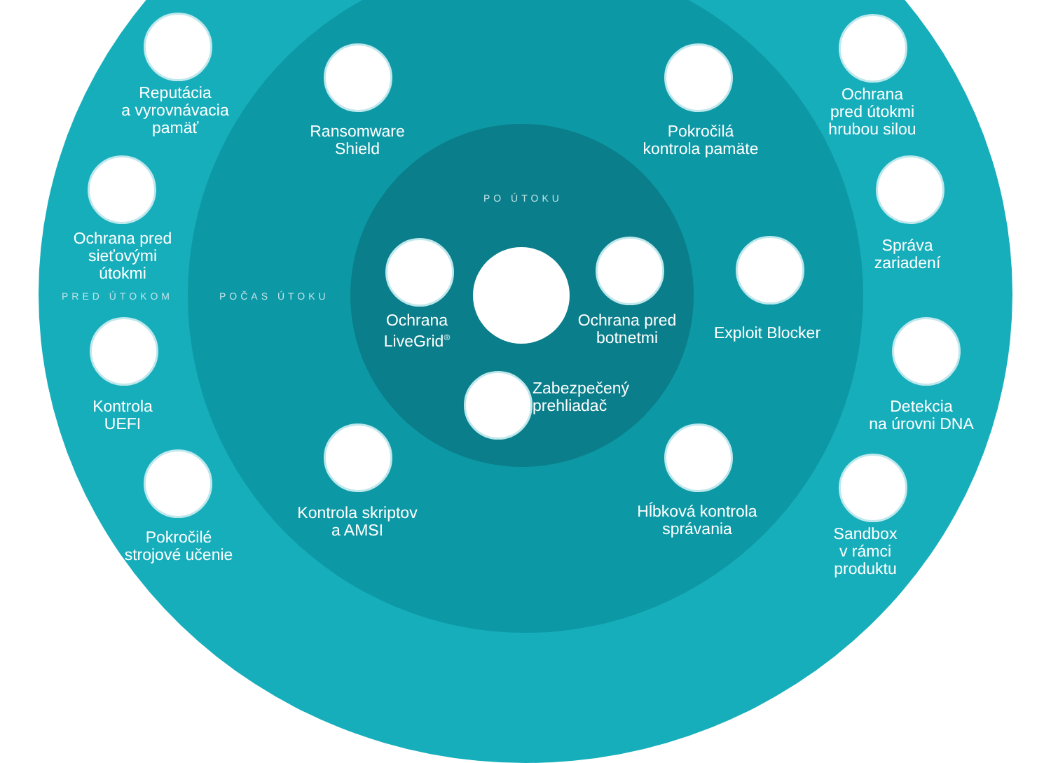Reputácia
a vyrovnávacia
pamäť
Ransomware
Shield
Pokročilá
kontrola pamäte
Ochrana
pred útokmi
hrubou silou
PO ÚTOKU
Ochrana pred
sieťovými
útokmi
Správa
zariadení
PRED ÚTOKOM POČAS ÚTOKU
Ochrana
LiveGrid<sup>®</sup>
Ochrana pred
botnetmi
Exploit Blocker
Zabezpečený
prehliadač
Kontrola
UEFI
Detekcia
na úrovni DNA
Kontrola skriptov
a AMSI
Hĺbková kontrola
správania
Pokročilé
strojové učenie
Sandbox
v rámci
produktu